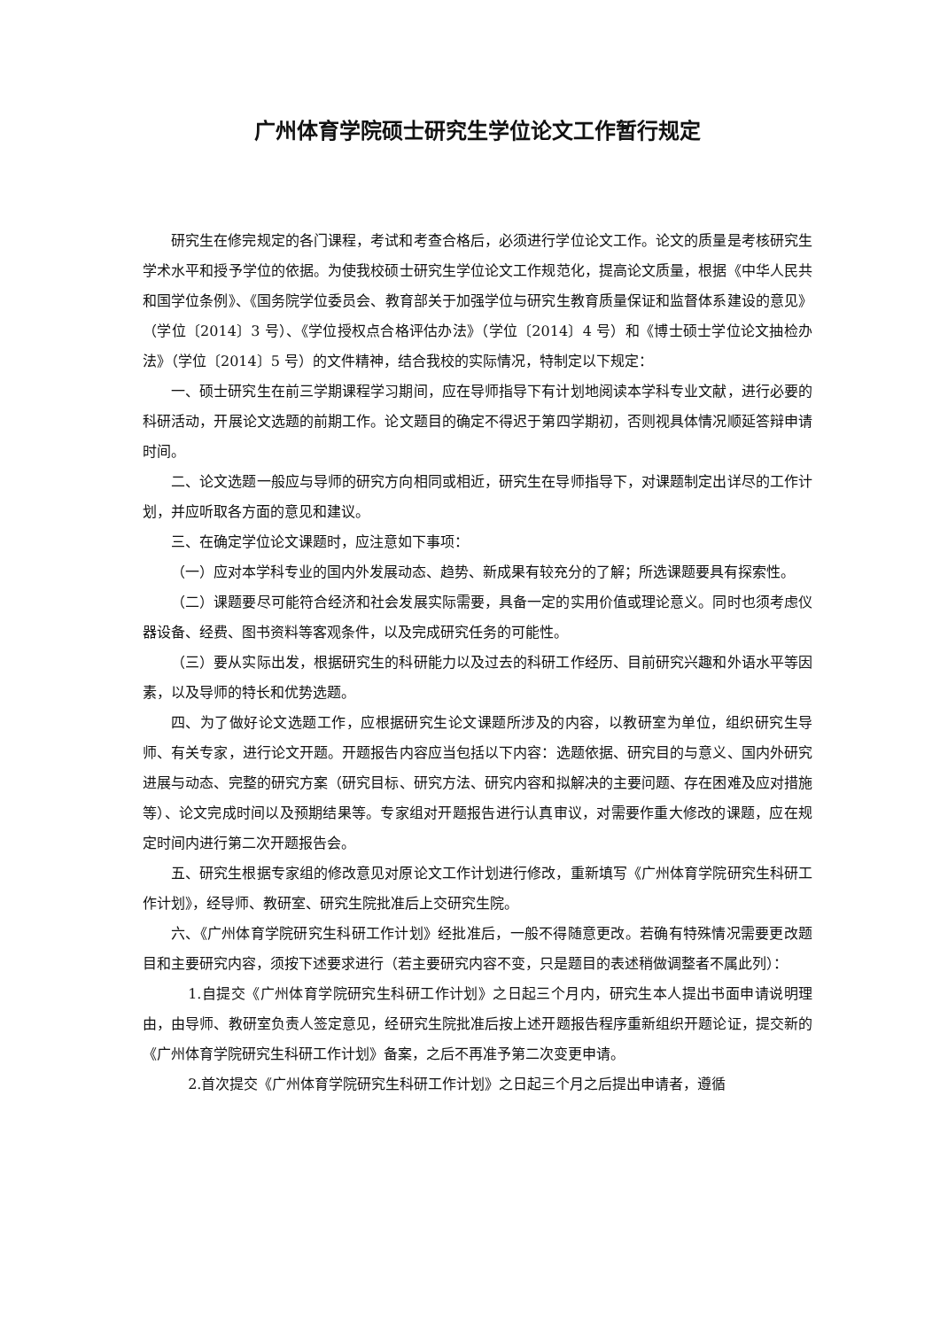广州体育学院硕士研究生学位论文工作暂行规定
研究生在修完规定的各门课程，考试和考查合格后，必须进行学位论文工作。论文的质量是考核研究生学术水平和授予学位的依据。为使我校硕士研究生学位论文工作规范化，提高论文质量，根据《中华人民共和国学位条例》、《国务院学位委员会、教育部关于加强学位与研究生教育质量保证和监督体系建设的意见》（学位〔2014〕3 号）、《学位授权点合格评估办法》（学位〔2014〕4 号）和《博士硕士学位论文抽检办法》（学位〔2014〕5 号）的文件精神，结合我校的实际情况，特制定以下规定：
一、硕士研究生在前三学期课程学习期间，应在导师指导下有计划地阅读本学科专业文献，进行必要的科研活动，开展论文选题的前期工作。论文题目的确定不得迟于第四学期初，否则视具体情况顺延答辩申请时间。
二、论文选题一般应与导师的研究方向相同或相近，研究生在导师指导下，对课题制定出详尽的工作计划，并应听取各方面的意见和建议。
三、在确定学位论文课题时，应注意如下事项：
（一）应对本学科专业的国内外发展动态、趋势、新成果有较充分的了解；所选课题要具有探索性。
（二）课题要尽可能符合经济和社会发展实际需要，具备一定的实用价值或理论意义。同时也须考虑仪器设备、经费、图书资料等客观条件，以及完成研究任务的可能性。
（三）要从实际出发，根据研究生的科研能力以及过去的科研工作经历、目前研究兴趣和外语水平等因素，以及导师的特长和优势选题。
四、为了做好论文选题工作，应根据研究生论文课题所涉及的内容，以教研室为单位，组织研究生导师、有关专家，进行论文开题。开题报告内容应当包括以下内容：选题依据、研究目的与意义、国内外研究进展与动态、完整的研究方案（研究目标、研究方法、研究内容和拟解决的主要问题、存在困难及应对措施等）、论文完成时间以及预期结果等。专家组对开题报告进行认真审议，对需要作重大修改的课题，应在规定时间内进行第二次开题报告会。
五、研究生根据专家组的修改意见对原论文工作计划进行修改，重新填写《广州体育学院研究生科研工作计划》，经导师、教研室、研究生院批准后上交研究生院。
六、《广州体育学院研究生科研工作计划》经批准后，一般不得随意更改。若确有特殊情况需要更改题目和主要研究内容，须按下述要求进行（若主要研究内容不变，只是题目的表述稍做调整者不属此列）：
1.自提交《广州体育学院研究生科研工作计划》之日起三个月内，研究生本人提出书面申请说明理由，由导师、教研室负责人签定意见，经研究生院批准后按上述开题报告程序重新组织开题论证，提交新的《广州体育学院研究生科研工作计划》备案，之后不再准予第二次变更申请。
2.首次提交《广州体育学院研究生科研工作计划》之日起三个月之后提出申请者，遵循